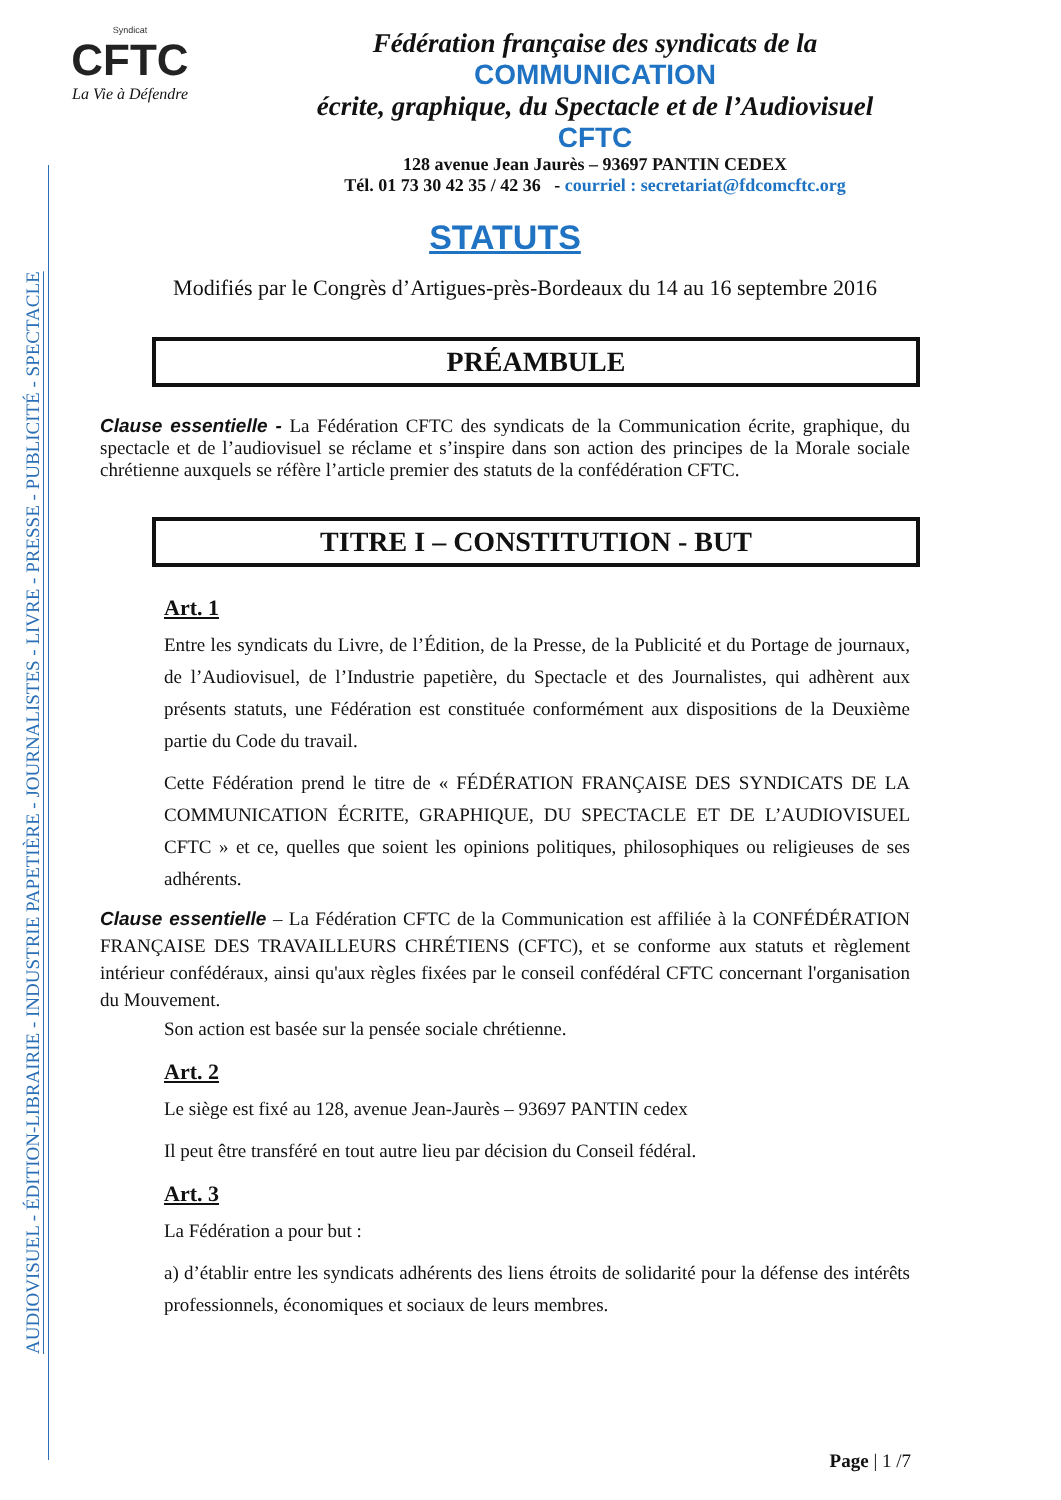AUDIOVISUEL - ÉDITION-LIBRAIRIE - INDUSTRIE PAPETIÈRE - JOURNALISTES - LIVRE - PRESSE - PUBLICITÉ - SPECTACLE
Syndicat
CFTC
La Vie à Défendre
Fédération française des syndicats de la
COMMUNICATION
écrite, graphique, du Spectacle et de l’Audiovisuel
CFTC
128 avenue Jean Jaurès – 93697 PANTIN CEDEX
Tél. 01 73 30 42 35 / 42 36 - courriel : secretariat@fdcomcftc.org
STATUTS
Modifiés par le Congrès d’Artigues-près-Bordeaux du 14 au 16 septembre 2016
PRÉAMBULE
Clause essentielle - La Fédération CFTC des syndicats de la Communication écrite, graphique, du spectacle et de l’audiovisuel se réclame et s’inspire dans son action des principes de la Morale sociale chrétienne auxquels se réfère l’article premier des statuts de la confédération CFTC.
TITRE I – CONSTITUTION - BUT
Art. 1
Entre les syndicats du Livre, de l’Édition, de la Presse, de la Publicité et du Portage de journaux, de l’Audiovisuel, de l’Industrie papetière, du Spectacle et des Journalistes, qui adhèrent aux présents statuts, une Fédération est constituée conformément aux dispositions de la Deuxième partie du Code du travail.
Cette Fédération prend le titre de « FÉDÉRATION FRANÇAISE DES SYNDICATS DE LA COMMUNICATION ÉCRITE, GRAPHIQUE, DU SPECTACLE ET DE L’AUDIOVISUEL CFTC » et ce, quelles que soient les opinions politiques, philosophiques ou religieuses de ses adhérents.
Clause essentielle – La Fédération CFTC de la Communication est affiliée à la CONFÉDÉRATION FRANÇAISE DES TRAVAILLEURS CHRÉTIENS (CFTC), et se conforme aux statuts et règlement intérieur confédéraux, ainsi qu'aux règles fixées par le conseil confédéral CFTC concernant l'organisation du Mouvement.
Son action est basée sur la pensée sociale chrétienne.
Art. 2
Le siège est fixé au 128, avenue Jean-Jaurès – 93697 PANTIN cedex
Il peut être transféré en tout autre lieu par décision du Conseil fédéral.
Art. 3
La Fédération a pour but :
a) d’établir entre les syndicats adhérents des liens étroits de solidarité pour la défense des intérêts professionnels, économiques et sociaux de leurs membres.
Page | 1 /7